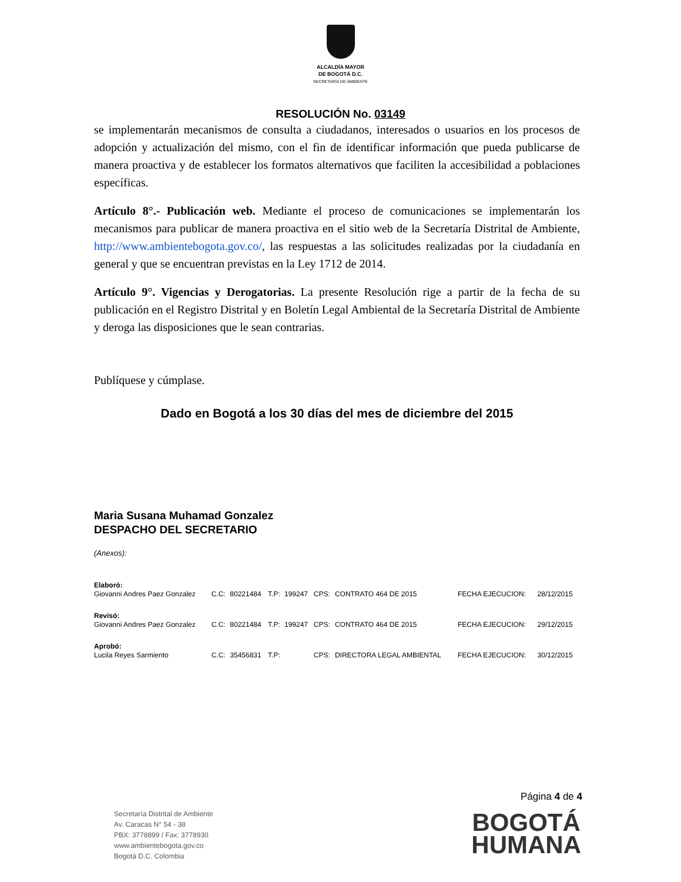ALCALDÍA MAYOR
DE BOGOTÁ D.C.
SECRETARÍA DE AMBIENTE
RESOLUCIÓN No. 03149
se implementarán mecanismos de consulta a ciudadanos, interesados o usuarios en los procesos de adopción y actualización del mismo, con el fin de identificar información que pueda publicarse de manera proactiva y de establecer los formatos alternativos que faciliten la accesibilidad a poblaciones específicas.
Artículo 8°.- Publicación web. Mediante el proceso de comunicaciones se implementarán los mecanismos para publicar de manera proactiva en el sitio web de la Secretaría Distrital de Ambiente, http://www.ambientebogota.gov.co/, las respuestas a las solicitudes realizadas por la ciudadanía en general y que se encuentran previstas en la Ley 1712 de 2014.
Artículo 9°. Vigencias y Derogatorias. La presente Resolución rige a partir de la fecha de su publicación en el Registro Distrital y en Boletín Legal Ambiental de la Secretaría Distrital de Ambiente y deroga las disposiciones que le sean contrarias.
Publíquese y cúmplase.
Dado en Bogotá a los 30 días del mes de diciembre del 2015
Maria Susana Muhamad Gonzalez
DESPACHO DEL SECRETARIO
(Anexos):
| Elaboró: | | | | | | | | |
| Giovanni Andres Paez Gonzalez | C.C: | 80221484 | T.P: | 199247 | CPS: | CONTRATO 464 DE 2015 | FECHA EJECUCION: | 28/12/2015 |
| Revisó: | | | | | | | | |
| Giovanni Andres Paez Gonzalez | C.C: | 80221484 | T.P: | 199247 | CPS: | CONTRATO 464 DE 2015 | FECHA EJECUCION: | 29/12/2015 |
| Aprobó: | | | | | | | | |
| Lucila Reyes Sarmiento | C.C: | 35456831 | T.P: | | CPS: | DIRECTORA LEGAL AMBIENTAL | FECHA EJECUCION: | 30/12/2015 |
Página 4 de 4
Secretaría Distrital de Ambiente
Av. Caracas N° 54 - 38
PBX: 3778899 / Fax: 3778930
www.ambientebogota.gov.co
Bogotá D.C. Colombia
BOGOTÁ
HUMANA